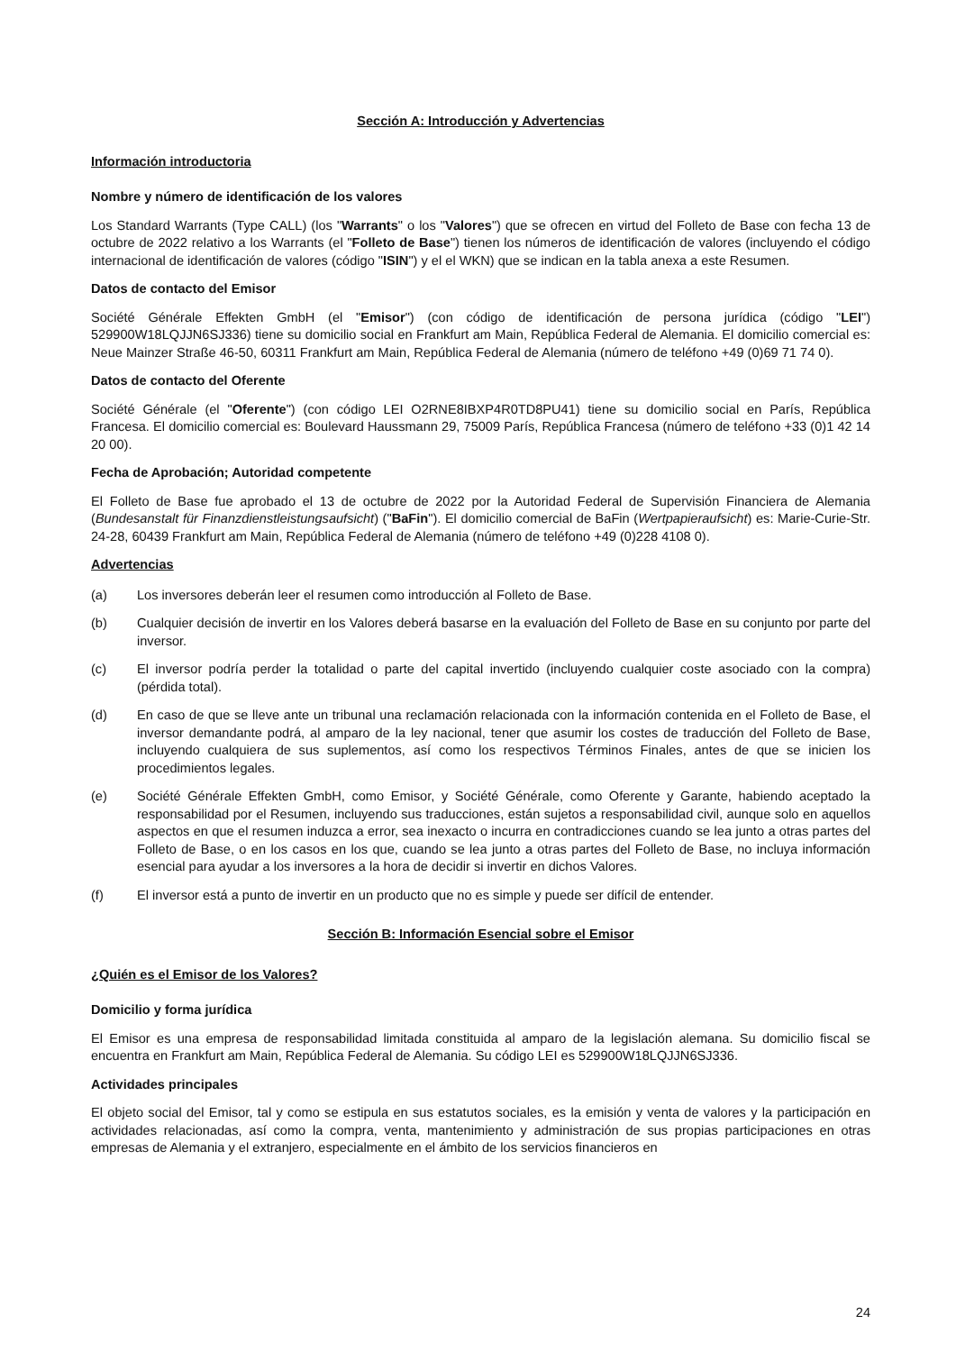Sección A: Introducción y Advertencias
Información introductoria
Nombre y número de identificación de los valores
Los Standard Warrants (Type CALL) (los "Warrants" o los "Valores") que se ofrecen en virtud del Folleto de Base con fecha 13 de octubre de 2022 relativo a los Warrants (el "Folleto de Base") tienen los números de identificación de valores (incluyendo el código internacional de identificación de valores (código "ISIN") y el el WKN) que se indican en la tabla anexa a este Resumen.
Datos de contacto del Emisor
Société Générale Effekten GmbH (el "Emisor") (con código de identificación de persona jurídica (código "LEI") 529900W18LQJJN6SJ336) tiene su domicilio social en Frankfurt am Main, República Federal de Alemania. El domicilio comercial es: Neue Mainzer Straße 46-50, 60311 Frankfurt am Main, República Federal de Alemania (número de teléfono +49 (0)69 71 74 0).
Datos de contacto del Oferente
Société Générale (el "Oferente") (con código LEI O2RNE8IBXP4R0TD8PU41) tiene su domicilio social en París, República Francesa. El domicilio comercial es: Boulevard Haussmann 29, 75009 París, República Francesa (número de teléfono +33 (0)1 42 14 20 00).
Fecha de Aprobación; Autoridad competente
El Folleto de Base fue aprobado el 13 de octubre de 2022 por la Autoridad Federal de Supervisión Financiera de Alemania (Bundesanstalt für Finanzdienstleistungsaufsicht) ("BaFin"). El domicilio comercial de BaFin (Wertpapieraufsicht) es: Marie-Curie-Str. 24-28, 60439 Frankfurt am Main, República Federal de Alemania (número de teléfono +49 (0)228 4108 0).
Advertencias
(a) Los inversores deberán leer el resumen como introducción al Folleto de Base.
(b) Cualquier decisión de invertir en los Valores deberá basarse en la evaluación del Folleto de Base en su conjunto por parte del inversor.
(c) El inversor podría perder la totalidad o parte del capital invertido (incluyendo cualquier coste asociado con la compra) (pérdida total).
(d) En caso de que se lleve ante un tribunal una reclamación relacionada con la información contenida en el Folleto de Base, el inversor demandante podrá, al amparo de la ley nacional, tener que asumir los costes de traducción del Folleto de Base, incluyendo cualquiera de sus suplementos, así como los respectivos Términos Finales, antes de que se inicien los procedimientos legales.
(e) Société Générale Effekten GmbH, como Emisor, y Société Générale, como Oferente y Garante, habiendo aceptado la responsabilidad por el Resumen, incluyendo sus traducciones, están sujetos a responsabilidad civil, aunque solo en aquellos aspectos en que el resumen induzca a error, sea inexacto o incurra en contradicciones cuando se lea junto a otras partes del Folleto de Base, o en los casos en los que, cuando se lea junto a otras partes del Folleto de Base, no incluya información esencial para ayudar a los inversores a la hora de decidir si invertir en dichos Valores.
(f) El inversor está a punto de invertir en un producto que no es simple y puede ser difícil de entender.
Sección B: Información Esencial sobre el Emisor
¿Quién es el Emisor de los Valores?
Domicilio y forma jurídica
El Emisor es una empresa de responsabilidad limitada constituida al amparo de la legislación alemana. Su domicilio fiscal se encuentra en Frankfurt am Main, República Federal de Alemania. Su código LEI es 529900W18LQJJN6SJ336.
Actividades principales
El objeto social del Emisor, tal y como se estipula en sus estatutos sociales, es la emisión y venta de valores y la participación en actividades relacionadas, así como la compra, venta, mantenimiento y administración de sus propias participaciones en otras empresas de Alemania y el extranjero, especialmente en el ámbito de los servicios financieros en
24